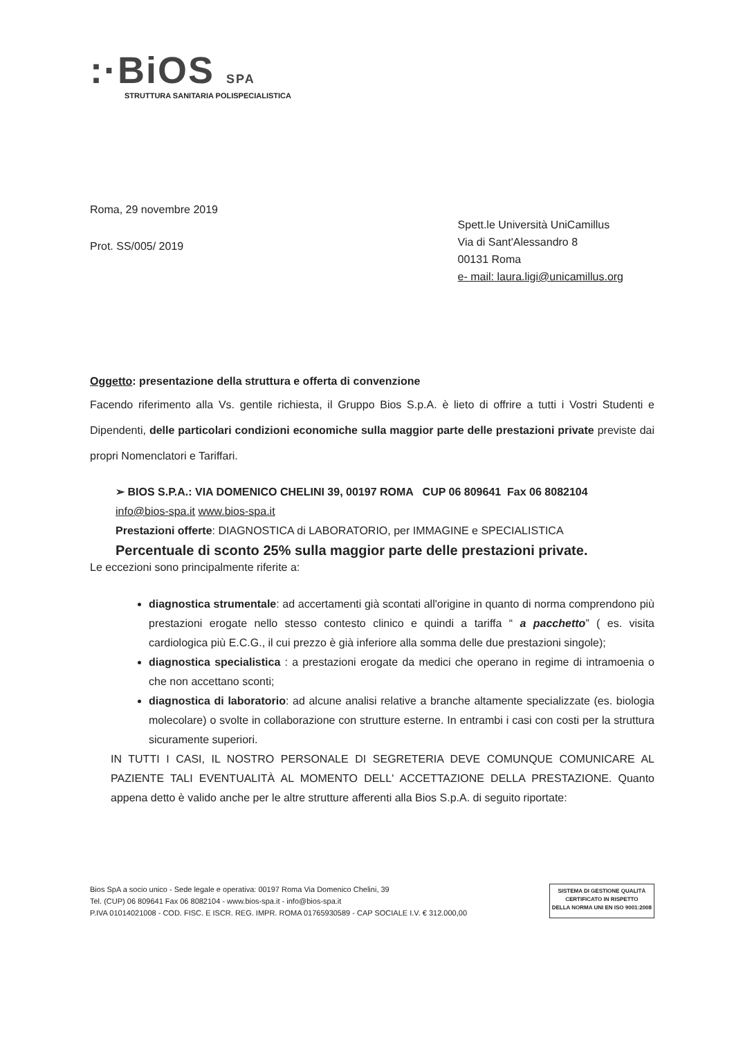:·BiOS SPA
STRUTTURA SANITARIA POLISPECIALISTICA
Roma, 29 novembre 2019
Prot. SS/005/ 2019
Spett.le Università UniCamillus
Via di Sant'Alessandro 8
00131 Roma
e- mail: laura.ligi@unicamillus.org
Oggetto: presentazione della struttura e offerta di convenzione
Facendo riferimento alla Vs. gentile richiesta, il Gruppo Bios S.p.A. è lieto di offrire a tutti i Vostri Studenti e Dipendenti, delle particolari condizioni economiche sulla maggior parte delle prestazioni private previste dai propri Nomenclatori e Tariffari.
➢ BIOS S.P.A.: VIA DOMENICO CHELINI 39, 00197 ROMA CUP 06 809641 Fax 06 8082104
info@bios-spa.it www.bios-spa.it
Prestazioni offerte: DIAGNOSTICA di LABORATORIO, per IMMAGINE e SPECIALISTICA
Percentuale di sconto 25% sulla maggior parte delle prestazioni private.
Le eccezioni sono principalmente riferite a:
diagnostica strumentale: ad accertamenti già scontati all'origine in quanto di norma comprendono più prestazioni erogate nello stesso contesto clinico e quindi a tariffa “ a pacchetto” ( es. visita cardiologica più E.C.G., il cui prezzo è già inferiore alla somma delle due prestazioni singole);
diagnostica specialistica : a prestazioni erogate da medici che operano in regime di intramoenia o che non accettano sconti;
diagnostica di laboratorio: ad alcune analisi relative a branche altamente specializzate (es. biologia molecolare) o svolte in collaborazione con strutture esterne. In entrambi i casi con costi per la struttura sicuramente superiori.
IN TUTTI I CASI, IL NOSTRO PERSONALE DI SEGRETERIA DEVE COMUNQUE COMUNICARE AL PAZIENTE TALI EVENTUALITÀ AL MOMENTO DELL' ACCETTAZIONE DELLA PRESTAZIONE. Quanto appena detto è valido anche per le altre strutture afferenti alla Bios S.p.A. di seguito riportate:
Bios SpA a socio unico - Sede legale e operativa: 00197 Roma Via Domenico Chelini, 39
Tel. (CUP) 06 809641 Fax 06 8082104 - www.bios-spa.it - info@bios-spa.it
P.IVA 01014021008 - COD. FISC. E ISCR. REG. IMPR. ROMA 01765930589 - CAP SOCIALE I.V. € 312.000,00
SISTEMA DI GESTIONE QUALITÀ
CERTIFICATO IN RISPETTO
DELLA NORMA UNI EN ISO 9001:2008